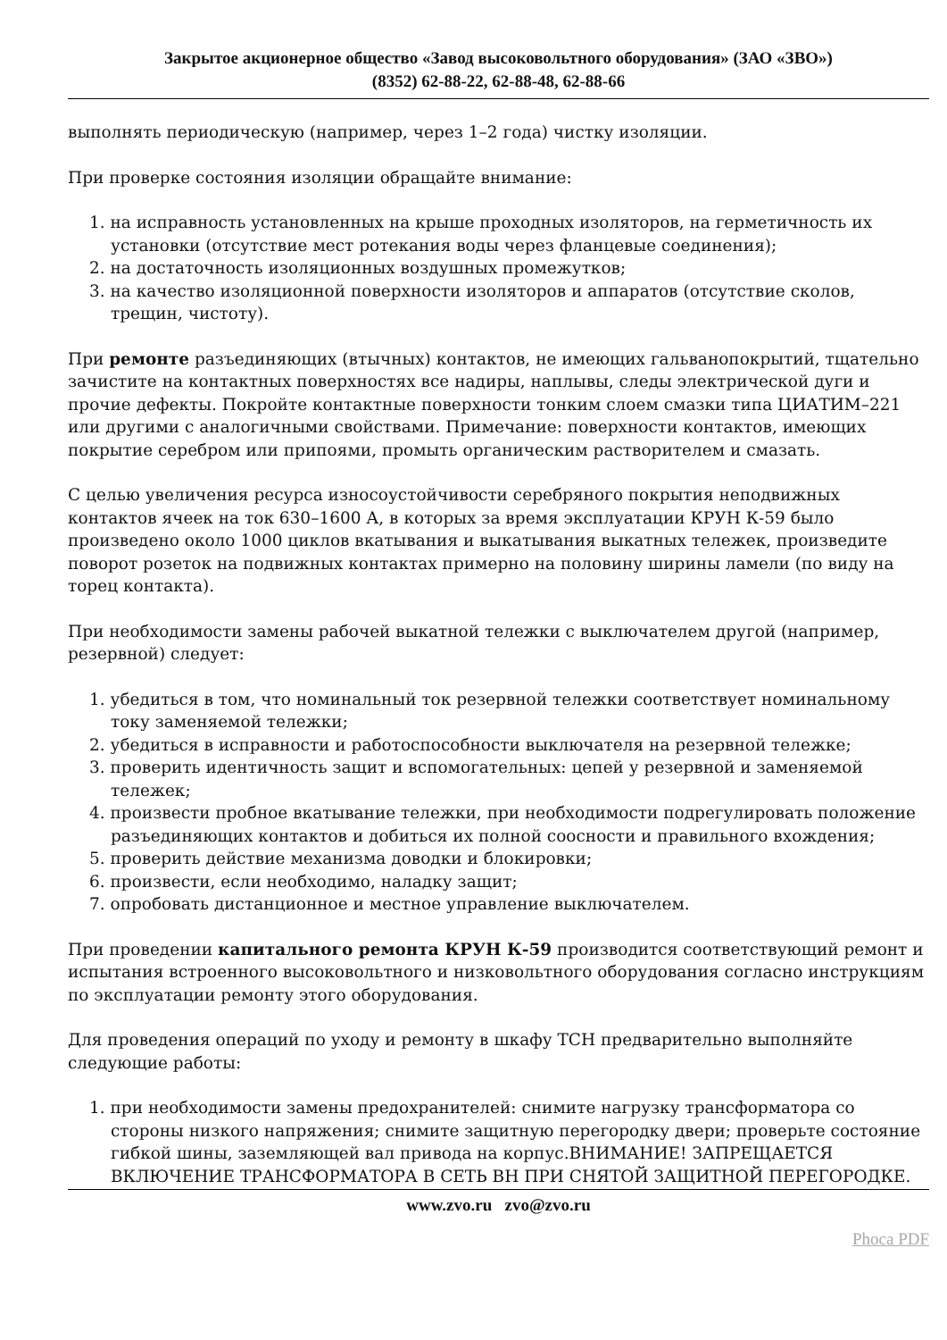Закрытое акционерное общество «Завод высоковольтного оборудования» (ЗАО «ЗВО»)
(8352) 62-88-22, 62-88-48, 62-88-66
выполнять периодическую (например, через 1–2 года) чистку изоляции.
При проверке состояния изоляции обращайте внимание:
1. на исправность установленных на крыше проходных изоляторов, на герметичность их установки (отсутствие мест ротекания воды через фланцевые соединения);
2. на достаточность изоляционных воздушных промежутков;
3. на качество изоляционной поверхности изоляторов и аппаратов (отсутствие сколов, трещин, чистоту).
При ремонте разъединяющих (втычных) контактов, не имеющих гальванопокрытий, тщательно зачистите на контактных поверхностях все надиры, наплывы, следы электрической дуги и прочие дефекты. Покройте контактные поверхности тонким слоем смазки типа ЦИАТИМ–221 или другими с аналогичными свойствами. Примечание: поверхности контактов, имеющих покрытие серебром или припоями, промыть органическим растворителем и смазать.
С целью увеличения ресурса износоустойчивости серебряного покрытия неподвижных контактов ячеек на ток 630–1600 А, в которых за время эксплуатации КРУН К-59 было произведено около 1000 циклов вкатывания и выкатывания выкатных тележек, произведите поворот розеток на подвижных контактах примерно на половину ширины ламели (по виду на торец контакта).
При необходимости замены рабочей выкатной тележки с выключателем другой (например, резервной) следует:
1. убедиться в том, что номинальный ток резервной тележки соответствует номинальному току заменяемой тележки;
2. убедиться в исправности и работоспособности выключателя на резервной тележке;
3. проверить идентичность защит и вспомогательных: цепей у резервной и заменяемой тележек;
4. произвести пробное вкатывание тележки, при необходимости подрегулировать положение разъединяющих контактов и добиться их полной соосности и правильного вхождения;
5. проверить действие механизма доводки и блокировки;
6. произвести, если необходимо, наладку защит;
7. опробовать дистанционное и местное управление выключателем.
При проведении капитального ремонта КРУН К-59 производится соответствующий ремонт и испытания встроенного высоковольтного и низковольтного оборудования согласно инструкциям по эксплуатации ремонту этого оборудования.
Для проведения операций по уходу и ремонту в шкафу ТСН предварительно выполняйте следующие работы:
1. при необходимости замены предохранителей: снимите нагрузку трансформатора со стороны низкого напряжения; снимите защитную перегородку двери; проверьте состояние гибкой шины, заземляющей вал привода на корпус.ВНИМАНИЕ! ЗАПРЕЩАЕТСЯ ВКЛЮЧЕНИЕ ТРАНСФОРМАТОРА В СЕТЬ ВН ПРИ СНЯТОЙ ЗАЩИТНОЙ ПЕРЕГОРОДКЕ.
www.zvo.ru zvo@zvo.ru
Phoca PDF